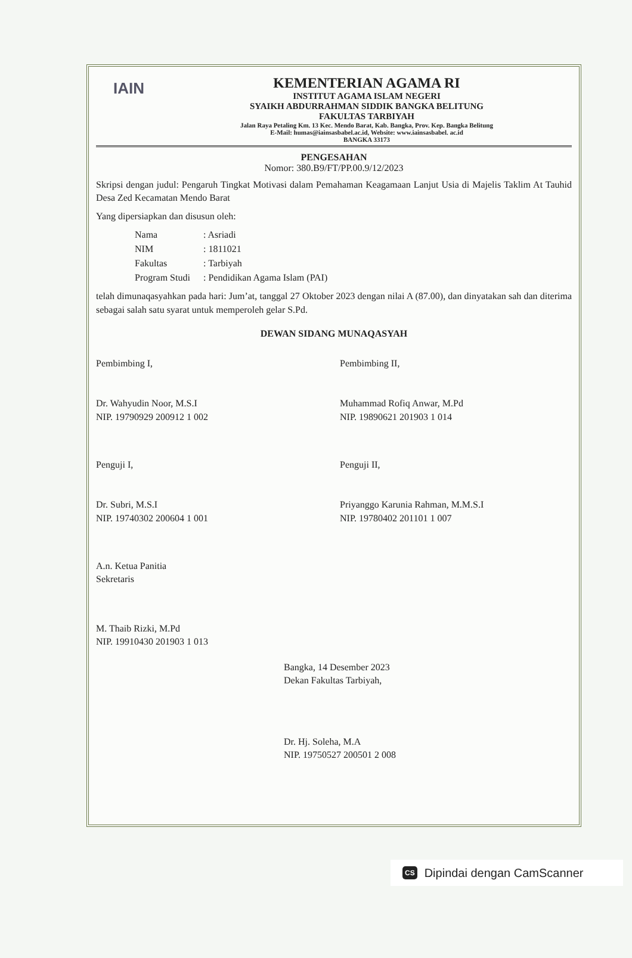IAIN
KEMENTERIAN AGAMA RI
INSTITUT AGAMA ISLAM NEGERI
SYAIKH ABDURRAHMAN SIDDIK BANGKA BELITUNG
FAKULTAS TARBIYAH
Jalan Raya Petaling Km. 13 Kec. Mendo Barat, Kab. Bangka, Prov. Kep. Bangka Belitung
E-Mail: humas@iainsasbabel.ac.id, Website: www.iainsasbabel. ac.id
BANGKA 33173
PENGESAHAN
Nomor: 380.B9/FT/PP.00.9/12/2023
Skripsi dengan judul: Pengaruh Tingkat Motivasi dalam Pemahaman Keagamaan Lanjut Usia di Majelis Taklim At Tauhid Desa Zed Kecamatan Mendo Barat
Yang dipersiapkan dan disusun oleh:
Nama: Asriadi
NIM: 1811021
Fakultas: Tarbiyah
Program Studi: Pendidikan Agama Islam (PAI)
telah dimunaqasyahkan pada hari: Jum’at, tanggal 27 Oktober 2023 dengan nilai A (87.00), dan dinyatakan sah dan diterima sebagai salah satu syarat untuk memperoleh gelar S.Pd.
DEWAN SIDANG MUNAQASYAH
Pembimbing I,
Dr. Wahyudin Noor, M.S.I
NIP. 19790929 200912 1 002
Pembimbing II,
Muhammad Rofiq Anwar, M.Pd
NIP. 19890621 201903 1 014
Penguji I,
Dr. Subri, M.S.I
NIP. 19740302 200604 1 001
Penguji II,
Priyanggo Karunia Rahman, M.M.S.I
NIP. 19780402 201101 1 007
A.n. Ketua Panitia
Sekretaris
M. Thaib Rizki, M.Pd
NIP. 19910430 201903 1 013
Bangka, 14 Desember 2023
Dekan Fakultas Tarbiyah,
Dr. Hj. Soleha, M.A
NIP. 19750527 200501 2 008
CS Dipindai dengan CamScanner